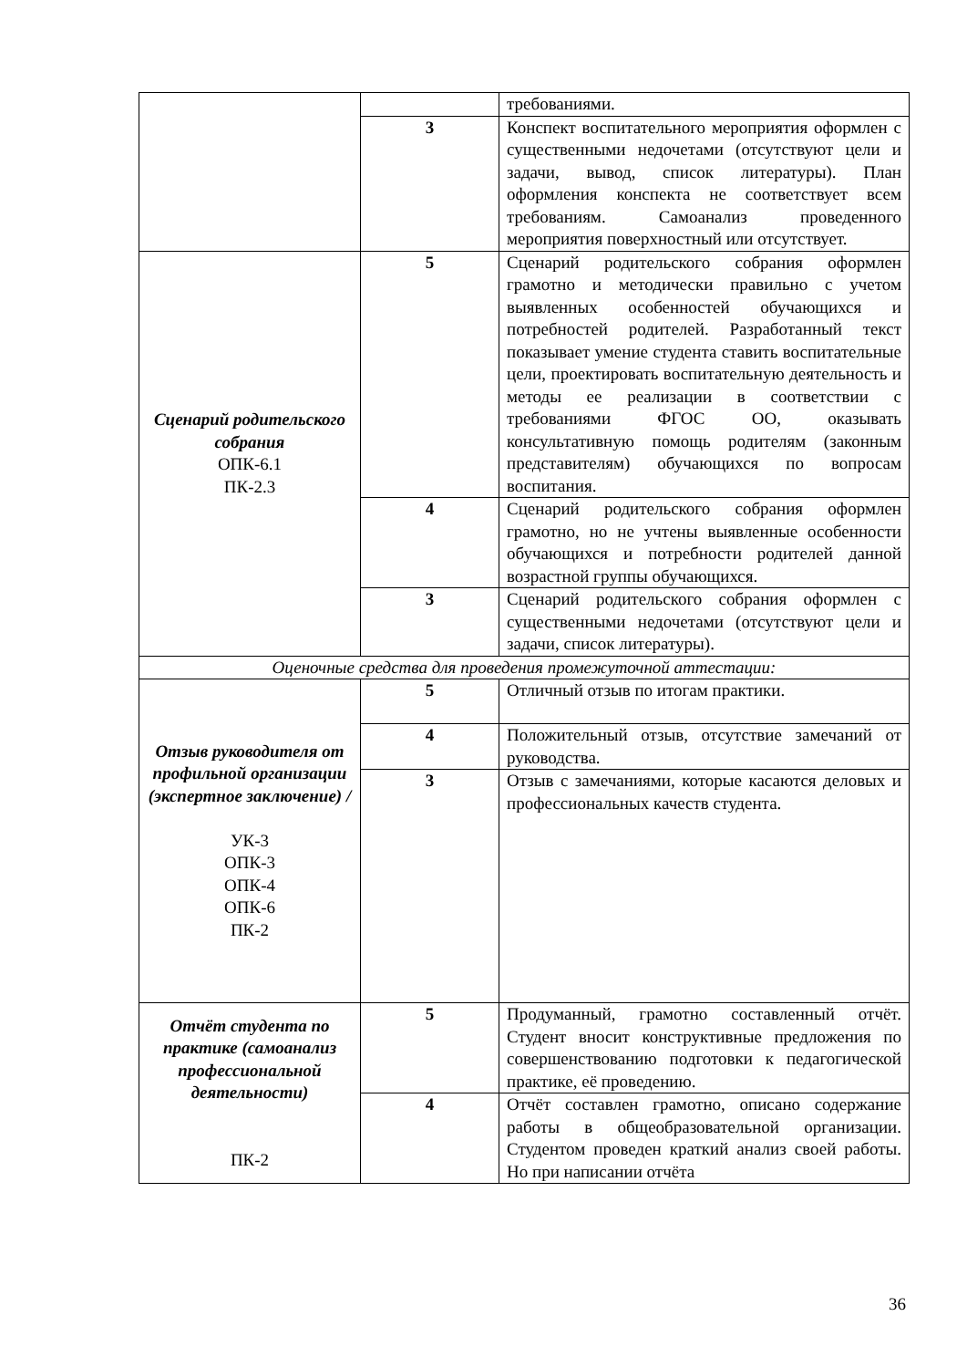| | | требованиями. |
| | 3 | Конспект воспитательного мероприятия оформлен с существенными недочетами (отсутствуют цели и задачи, вывод, список литературы). План оформления конспекта не соответствует всем требованиям. Самоанализ проведенного мероприятия поверхностный или отсутствует. |
| Сценарий родительского собрания ОПК-6.1 ПК-2.3 | 5 | Сценарий родительского собрания оформлен грамотно и методически правильно с учетом выявленных особенностей обучающихся и потребностей родителей. Разработанный текст показывает умение студента ставить воспитательные цели, проектировать воспитательную деятельность и методы ее реализации в соответствии с требованиями ФГОС ОО, оказывать консультативную помощь родителям (законным представителям) обучающихся по вопросам воспитания. |
| | 4 | Сценарий родительского собрания оформлен грамотно, но не учтены выявленные особенности обучающихся и потребности родителей данной возрастной группы обучающихся. |
| | 3 | Сценарий родительского собрания оформлен с существенными недочетами (отсутствуют цели и задачи, список литературы). |
| Оценочные средства для проведения промежуточной аттестации: | | |
| Отзыв руководителя от профильной организации (экспертное заключение) / УК-3 ОПК-3 ОПК-4 ОПК-6 ПК-2 | 5 | Отличный отзыв по итогам практики. |
| | 4 | Положительный отзыв, отсутствие замечаний от руководства. |
| | 3 | Отзыв с замечаниями, которые касаются деловых и профессиональных качеств студента. |
| Отчёт студента по практике (самоанализ профессиональной деятельности) ПК-2 | 5 | Продуманный, грамотно составленный отчёт. Студент вносит конструктивные предложения по совершенствованию подготовки к педагогической практике, её проведению. |
| | 4 | Отчёт составлен грамотно, описано содержание работы в общеобразовательной организации. Студентом проведен краткий анализ своей работы. Но при написании отчёта |
36